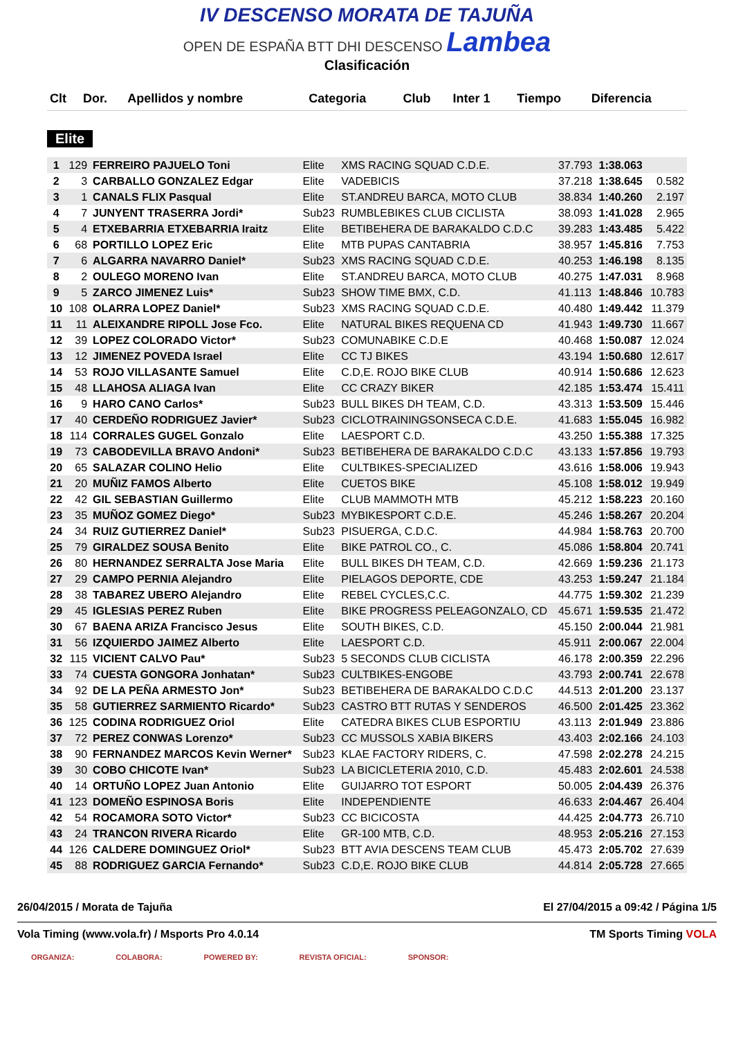IV DESCENSO MORATA DE TAJUÑA
OPEN DE ESPAÑA BTT DHI DESCENSO Lambea
Clasificación
| Clt | Dor. | Apellidos y nombre | Categoria | Club | Inter 1 | Tiempo | Diferencia |
| --- | --- | --- | --- | --- | --- | --- | --- |
Elite
| 1 | 129 | FERREIRO PAJUELO Toni | Elite | XMS RACING SQUAD C.D.E. | 37.793 | 1:38.063 | |
| 2 | 3 | CARBALLO GONZALEZ Edgar | Elite | VADEBICIS | 37.218 | 1:38.645 | 0.582 |
| 3 | 1 | CANALS FLIX Pasqual | Elite | ST.ANDREU BARCA, MOTO CLUB | 38.834 | 1:40.260 | 2.197 |
| 4 | 7 | JUNYENT TRASERRA Jordi* | Sub23 | RUMBLEBIKES CLUB CICLISTA | 38.093 | 1:41.028 | 2.965 |
| 5 | 4 | ETXEBARRIA ETXEBARRIA Iraitz | Elite | BETIBEHERA DE BARAKALDO C.D.C | 39.283 | 1:43.485 | 5.422 |
| 6 | 68 | PORTILLO LOPEZ Eric | Elite | MTB PUPAS CANTABRIA | 38.957 | 1:45.816 | 7.753 |
| 7 | 6 | ALGARRA NAVARRO Daniel* | Sub23 | XMS RACING SQUAD C.D.E. | 40.253 | 1:46.198 | 8.135 |
| 8 | 2 | OULEGO MORENO Ivan | Elite | ST.ANDREU BARCA, MOTO CLUB | 40.275 | 1:47.031 | 8.968 |
| 9 | 5 | ZARCO JIMENEZ Luis* | Sub23 | SHOW TIME BMX, C.D. | 41.113 | 1:48.846 | 10.783 |
| 10 | 108 | OLARRA LOPEZ Daniel* | Sub23 | XMS RACING SQUAD C.D.E. | 40.480 | 1:49.442 | 11.379 |
| 11 | 11 | ALEIXANDRE RIPOLL Jose Fco. | Elite | NATURAL BIKES REQUENA CD | 41.943 | 1:49.730 | 11.667 |
| 12 | 39 | LOPEZ COLORADO Victor* | Sub23 | COMUNABIKE C.D.E | 40.468 | 1:50.087 | 12.024 |
| 13 | 12 | JIMENEZ POVEDA Israel | Elite | CC TJ BIKES | 43.194 | 1:50.680 | 12.617 |
| 14 | 53 | ROJO VILLASANTE Samuel | Elite | C.D,E. ROJO BIKE CLUB | 40.914 | 1:50.686 | 12.623 |
| 15 | 48 | LLAHOSA ALIAGA Ivan | Elite | CC CRAZY BIKER | 42.185 | 1:53.474 | 15.411 |
| 16 | 9 | HARO CANO Carlos* | Sub23 | BULL BIKES DH TEAM, C.D. | 43.313 | 1:53.509 | 15.446 |
| 17 | 40 | CERDEÑO RODRIGUEZ Javier* | Sub23 | CICLOTRAININGSONSECA C.D.E. | 41.683 | 1:55.045 | 16.982 |
| 18 | 114 | CORRALES GUGEL Gonzalo | Elite | LAESPORT C.D. | 43.250 | 1:55.388 | 17.325 |
| 19 | 73 | CABODEVILLA BRAVO Andoni* | Sub23 | BETIBEHERA DE BARAKALDO C.D.C | 43.133 | 1:57.856 | 19.793 |
| 20 | 65 | SALAZAR COLINO Helio | Elite | CULTBIKES-SPECIALIZED | 43.616 | 1:58.006 | 19.943 |
| 21 | 20 | MUÑIZ FAMOS Alberto | Elite | CUETOS BIKE | 45.108 | 1:58.012 | 19.949 |
| 22 | 42 | GIL SEBASTIAN Guillermo | Elite | CLUB MAMMOTH MTB | 45.212 | 1:58.223 | 20.160 |
| 23 | 35 | MUÑOZ GOMEZ Diego* | Sub23 | MYBIKESPORT C.D.E. | 45.246 | 1:58.267 | 20.204 |
| 24 | 34 | RUIZ GUTIERREZ Daniel* | Sub23 | PISUERGA, C.D.C. | 44.984 | 1:58.763 | 20.700 |
| 25 | 79 | GIRALDEZ SOUSA Benito | Elite | BIKE PATROL CO., C. | 45.086 | 1:58.804 | 20.741 |
| 26 | 80 | HERNANDEZ SERRALTA Jose Maria | Elite | BULL BIKES DH TEAM, C.D. | 42.669 | 1:59.236 | 21.173 |
| 27 | 29 | CAMPO PERNIA Alejandro | Elite | PIELAGOS DEPORTE, CDE | 43.253 | 1:59.247 | 21.184 |
| 28 | 38 | TABAREZ UBERO Alejandro | Elite | REBEL CYCLES,C.C. | 44.775 | 1:59.302 | 21.239 |
| 29 | 45 | IGLESIAS PEREZ Ruben | Elite | BIKE PROGRESS PELEAGONZALO, CD | 45.671 | 1:59.535 | 21.472 |
| 30 | 67 | BAENA ARIZA Francisco Jesus | Elite | SOUTH BIKES, C.D. | 45.150 | 2:00.044 | 21.981 |
| 31 | 56 | IZQUIERDO JAIMEZ Alberto | Elite | LAESPORT C.D. | 45.911 | 2:00.067 | 22.004 |
| 32 | 115 | VICIENT CALVO Pau* | Sub23 | 5 SECONDS CLUB CICLISTA | 46.178 | 2:00.359 | 22.296 |
| 33 | 74 | CUESTA GONGORA Jonhatan* | Sub23 | CULTBIKES-ENGOBE | 43.793 | 2:00.741 | 22.678 |
| 34 | 92 | DE LA PEÑA ARMESTO Jon* | Sub23 | BETIBEHERA DE BARAKALDO C.D.C | 44.513 | 2:01.200 | 23.137 |
| 35 | 58 | GUTIERREZ SARMIENTO Ricardo* | Sub23 | CASTRO BTT RUTAS Y SENDEROS | 46.500 | 2:01.425 | 23.362 |
| 36 | 125 | CODINA RODRIGUEZ Oriol | Elite | CATEDRA BIKES CLUB ESPORTIU | 43.113 | 2:01.949 | 23.886 |
| 37 | 72 | PEREZ CONWAS Lorenzo* | Sub23 | CC MUSSOLS XABIA BIKERS | 43.403 | 2:02.166 | 24.103 |
| 38 | 90 | FERNANDEZ MARCOS Kevin Werner* | Sub23 | KLAE FACTORY RIDERS, C. | 47.598 | 2:02.278 | 24.215 |
| 39 | 30 | COBO CHICOTE Ivan* | Sub23 | LA BICICLETERIA 2010, C.D. | 45.483 | 2:02.601 | 24.538 |
| 40 | 14 | ORTUÑO LOPEZ Juan Antonio | Elite | GUIJARRO TOT ESPORT | 50.005 | 2:04.439 | 26.376 |
| 41 | 123 | DOMEÑO ESPINOSA Boris | Elite | INDEPENDIENTE | 46.633 | 2:04.467 | 26.404 |
| 42 | 54 | ROCAMORA SOTO Victor* | Sub23 | CC BICICOSTA | 44.425 | 2:04.773 | 26.710 |
| 43 | 24 | TRANCON RIVERA Ricardo | Elite | GR-100 MTB, C.D. | 48.953 | 2:05.216 | 27.153 |
| 44 | 126 | CALDERE DOMINGUEZ Oriol* | Sub23 | BTT AVIA DESCENS TEAM CLUB | 45.473 | 2:05.702 | 27.639 |
| 45 | 88 | RODRIGUEZ GARCIA Fernando* | Sub23 | C.D,E. ROJO BIKE CLUB | 44.814 | 2:05.728 | 27.665 |
26/04/2015 / Morata de Tajuña El 27/04/2015 a 09:42 / Página 1/5
Vola Timing (www.vola.fr) / Msports Pro 4.0.14 TM Sports Timing VOLA
ORGANIZA: COLABORA: POWERED BY: REVISTA OFICIAL: SPONSOR: